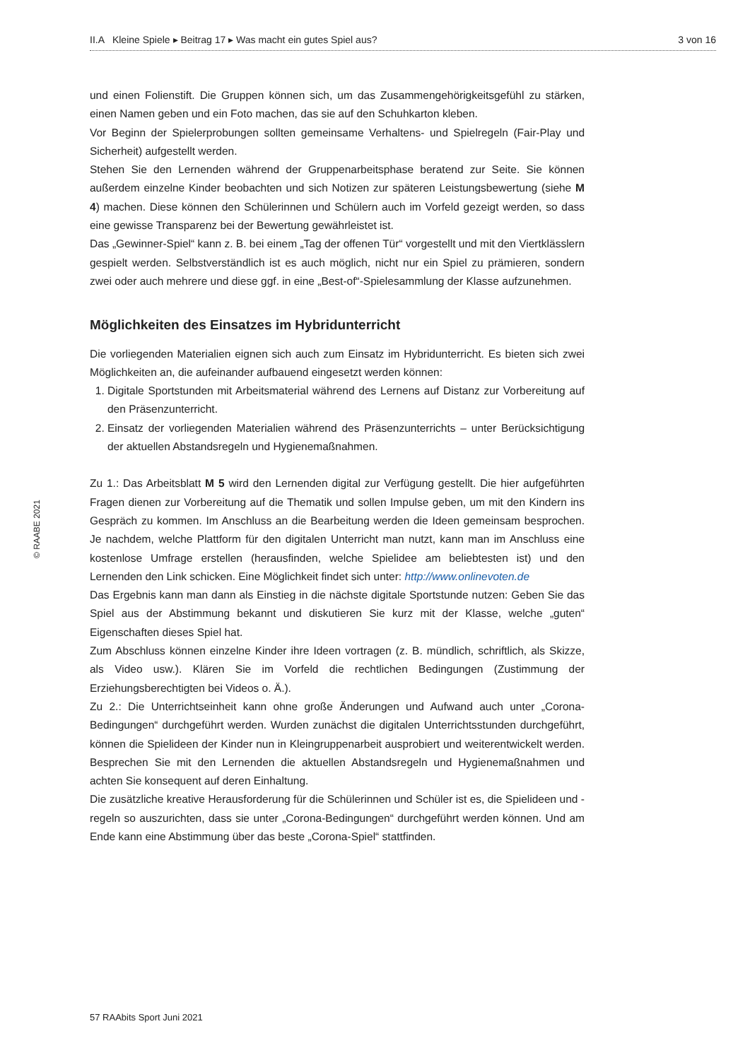II.A Kleine Spiele ▸ Beitrag 17 ▸ Was macht ein gutes Spiel aus? 3 von 16
und einen Folienstift. Die Gruppen können sich, um das Zusammengehörigkeitsgefühl zu stärken, einen Namen geben und ein Foto machen, das sie auf den Schuhkarton kleben.
Vor Beginn der Spielerprobungen sollten gemeinsame Verhaltens- und Spielregeln (Fair-Play und Sicherheit) aufgestellt werden.
Stehen Sie den Lernenden während der Gruppenarbeitsphase beratend zur Seite. Sie können außerdem einzelne Kinder beobachten und sich Notizen zur späteren Leistungsbewertung (siehe M 4) machen. Diese können den Schülerinnen und Schülern auch im Vorfeld gezeigt werden, so dass eine gewisse Transparenz bei der Bewertung gewährleistet ist.
Das „Gewinner-Spiel“ kann z. B. bei einem „Tag der offenen Tür“ vorgestellt und mit den Viertklässlern gespielt werden. Selbstverständlich ist es auch möglich, nicht nur ein Spiel zu prämieren, sondern zwei oder auch mehrere und diese ggf. in eine „Best-of“-Spielesammlung der Klasse aufzunehmen.
Möglichkeiten des Einsatzes im Hybridunterricht
Die vorliegenden Materialien eignen sich auch zum Einsatz im Hybridunterricht. Es bieten sich zwei Möglichkeiten an, die aufeinander aufbauend eingesetzt werden können:
1. Digitale Sportstunden mit Arbeitsmaterial während des Lernens auf Distanz zur Vorbereitung auf den Präsenzunterricht.
2. Einsatz der vorliegenden Materialien während des Präsenzunterrichts – unter Berücksichtigung der aktuellen Abstandsregeln und Hygienemaßnahmen.
Zu 1.: Das Arbeitsblatt M 5 wird den Lernenden digital zur Verfügung gestellt. Die hier aufgeführten Fragen dienen zur Vorbereitung auf die Thematik und sollen Impulse geben, um mit den Kindern ins Gespräch zu kommen. Im Anschluss an die Bearbeitung werden die Ideen gemeinsam besprochen. Je nachdem, welche Plattform für den digitalen Unterricht man nutzt, kann man im Anschluss eine kostenlose Umfrage erstellen (herausfinden, welche Spielidee am beliebtesten ist) und den Lernenden den Link schicken. Eine Möglichkeit findet sich unter: http://www.onlinevoten.de
Das Ergebnis kann man dann als Einstieg in die nächste digitale Sportstunde nutzen: Geben Sie das Spiel aus der Abstimmung bekannt und diskutieren Sie kurz mit der Klasse, welche „guten“ Eigenschaften dieses Spiel hat.
Zum Abschluss können einzelne Kinder ihre Ideen vortragen (z. B. mündlich, schriftlich, als Skizze, als Video usw.). Klären Sie im Vorfeld die rechtlichen Bedingungen (Zustimmung der Erziehungsberechtigten bei Videos o. Ä.).
Zu 2.: Die Unterrichtseinheit kann ohne große Änderungen und Aufwand auch unter „Corona-Bedingungen“ durchgeführt werden. Wurden zunächst die digitalen Unterrichtsstunden durchgeführt, können die Spielideen der Kinder nun in Kleingruppenarbeit ausprobiert und weiterentwickelt werden. Besprechen Sie mit den Lernenden die aktuellen Abstandsregeln und Hygienemaßnahmen und achten Sie konsequent auf deren Einhaltung.
Die zusätzliche kreative Herausforderung für die Schülerinnen und Schüler ist es, die Spielideen und -regeln so auszurichten, dass sie unter „Corona-Bedingungen“ durchgeführt werden können. Und am Ende kann eine Abstimmung über das beste „Corona-Spiel“ stattfinden.
© RAABE 2021
57 RAAbits Sport Juni 2021